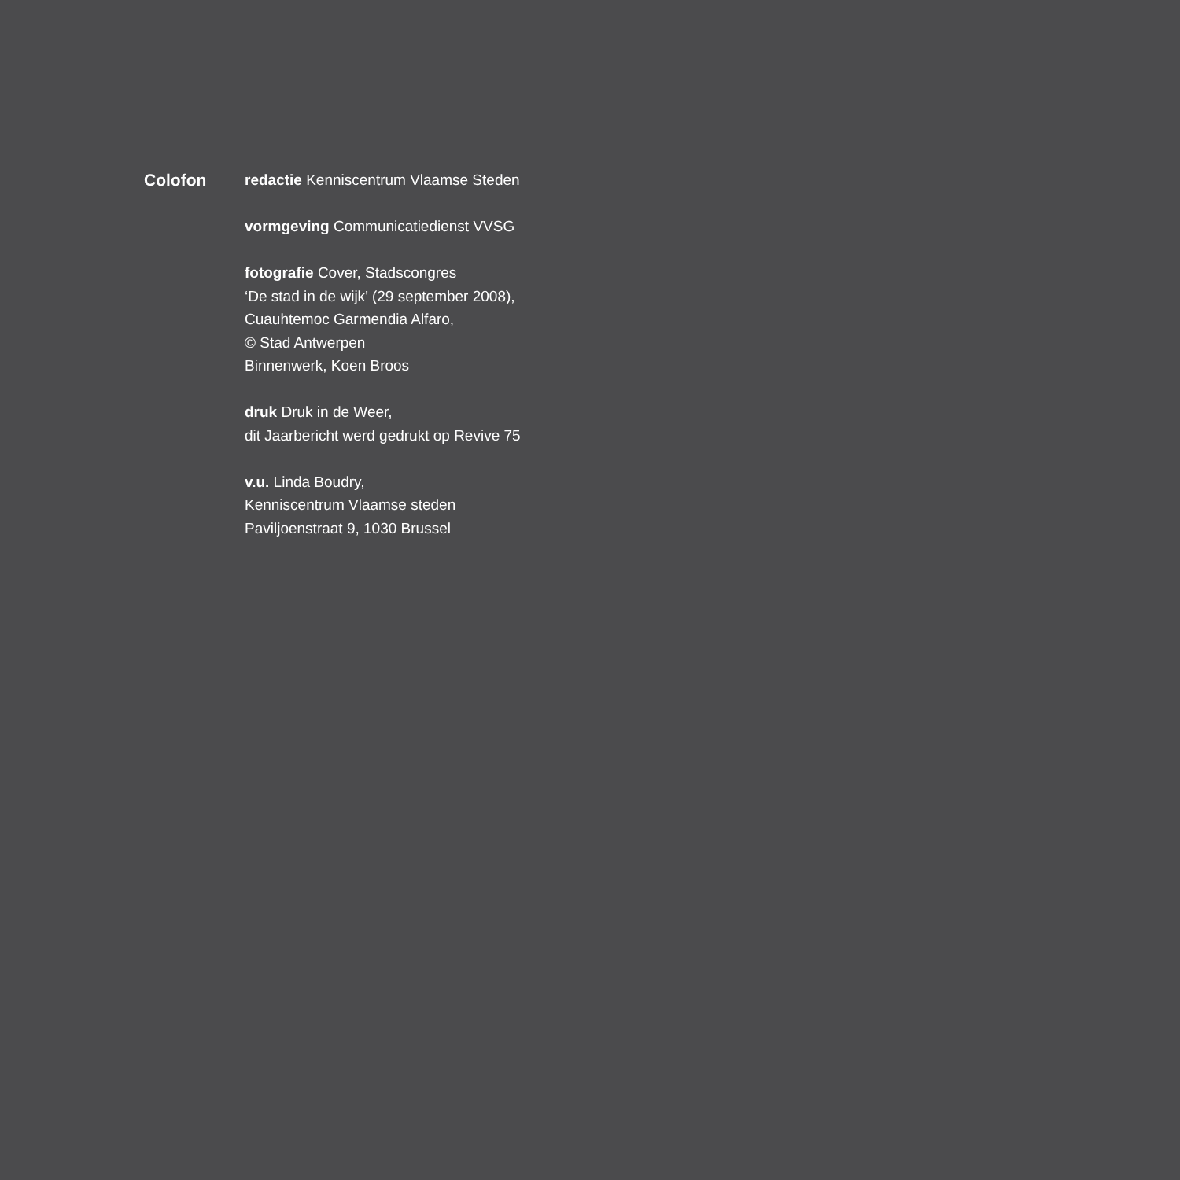Colofon redactie Kenniscentrum Vlaamse Steden
vormgeving Communicatiedienst VVSG
fotografie Cover, Stadscongres
‘De stad in de wijk’ (29 september 2008),
Cuauhtemoc Garmendia Alfaro,
© Stad Antwerpen
Binnenwerk, Koen Broos
druk Druk in de Weer,
dit Jaarbericht werd gedrukt op Revive 75
v.u. Linda Boudry,
Kenniscentrum Vlaamse steden
Paviljoenstraat 9, 1030 Brussel